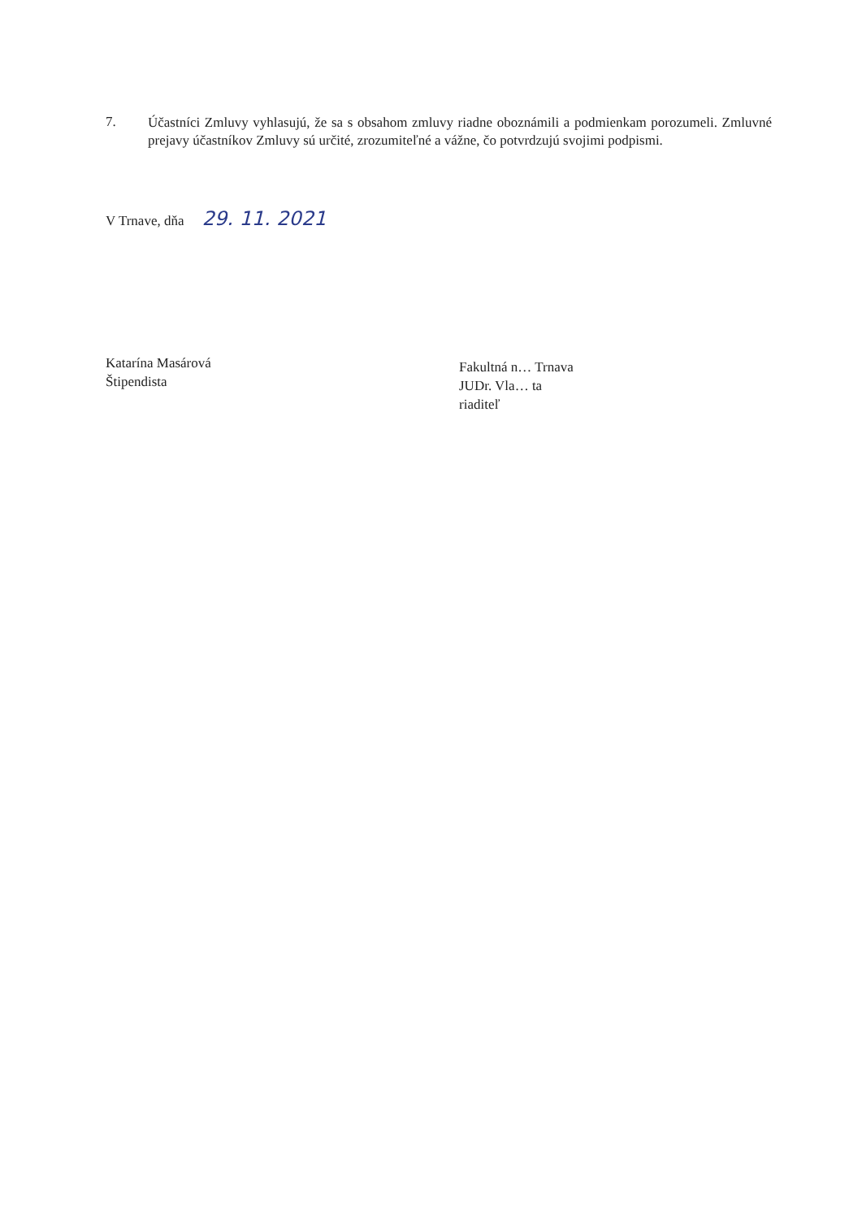7.
Účastníci Zmluvy vyhlasujú, že sa s obsahom zmluvy riadne oboznámili a podmienkam porozumeli. Zmluvné prejavy účastníkov Zmluvy sú určité, zrozumiteľné a vážne, čo potvrdzujú svojimi podpismi.
V Trnave, dňa 29. 11. 2021
Katarína Masárová
Štipendista
Fakultná n… Trnava
JUDr. Vla… ta
riaditeľ